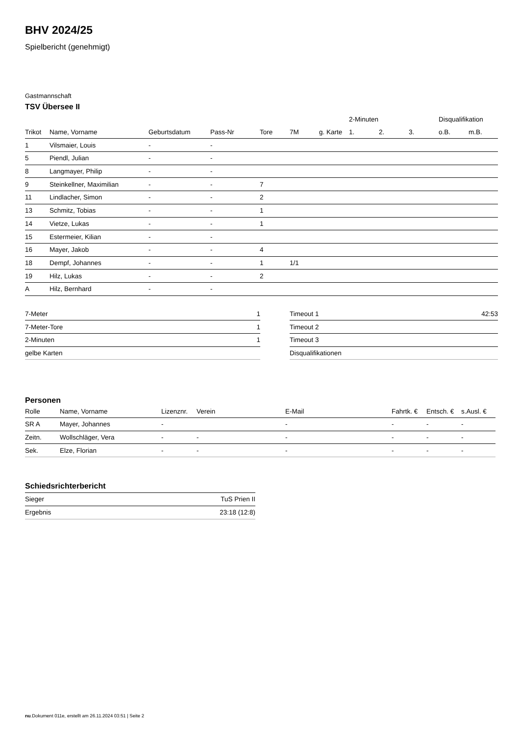BHV 2024/25
Spielbericht (genehmigt)
Gastmannschaft
TSV Übersee II
| | | | | | | | 2-Minuten | | | Disqualifikation | |
| --- | --- | --- | --- | --- | --- | --- | --- | --- | --- | --- | --- |
| Trikot | Name, Vorname | Geburtsdatum | Pass-Nr | Tore | 7M | g. Karte | 1. | 2. | 3. | o.B. | m.B. |
| 1 | Vilsmaier, Louis | - | - | | | | | | | | |
| 5 | Piendl, Julian | - | - | | | | | | | | |
| 8 | Langmayer, Philip | - | - | | | | | | | | |
| 9 | Steinkellner, Maximilian | - | - | 7 | | | | | | | |
| 11 | Lindlacher, Simon | - | - | 2 | | | | | | | |
| 13 | Schmitz, Tobias | - | - | 1 | | | | | | | |
| 14 | Vietze, Lukas | - | - | 1 | | | | | | | |
| 15 | Estermeier, Kilian | - | - | | | | | | | | |
| 16 | Mayer, Jakob | - | - | 4 | | | | | | | |
| 18 | Dempf, Johannes | - | - | 1 | 1/1 | | | | | | |
| 19 | Hilz, Lukas | - | - | 2 | | | | | | | |
| A | Hilz, Bernhard | - | - | | | | | | | | |
| 7-Meter | 1 |
| 7-Meter-Tore | 1 |
| 2-Minuten | 1 |
| gelbe Karten | |
| Timeout 1 | 42:53 |
| Timeout 2 | |
| Timeout 3 | |
| Disqualifikationen | |
Personen
| Rolle | Name, Vorname | Lizenznr. | Verein | E-Mail | Fahrtk. € | Entsch. € | s.Ausl. € |
| --- | --- | --- | --- | --- | --- | --- | --- |
| SR A | Mayer, Johannes | - | | - | - | - | - |
| Zeitn. | Wollschläger, Vera | - | - | - | - | - | - |
| Sek. | Elze, Florian | - | - | - | - | - | - |
Schiedsrichterbericht
| Sieger | TuS Prien II |
| Ergebnis | 23:18 (12:8) |
nu.Dokument 011e, erstellt am 26.11.2024 03:51 | Seite 2